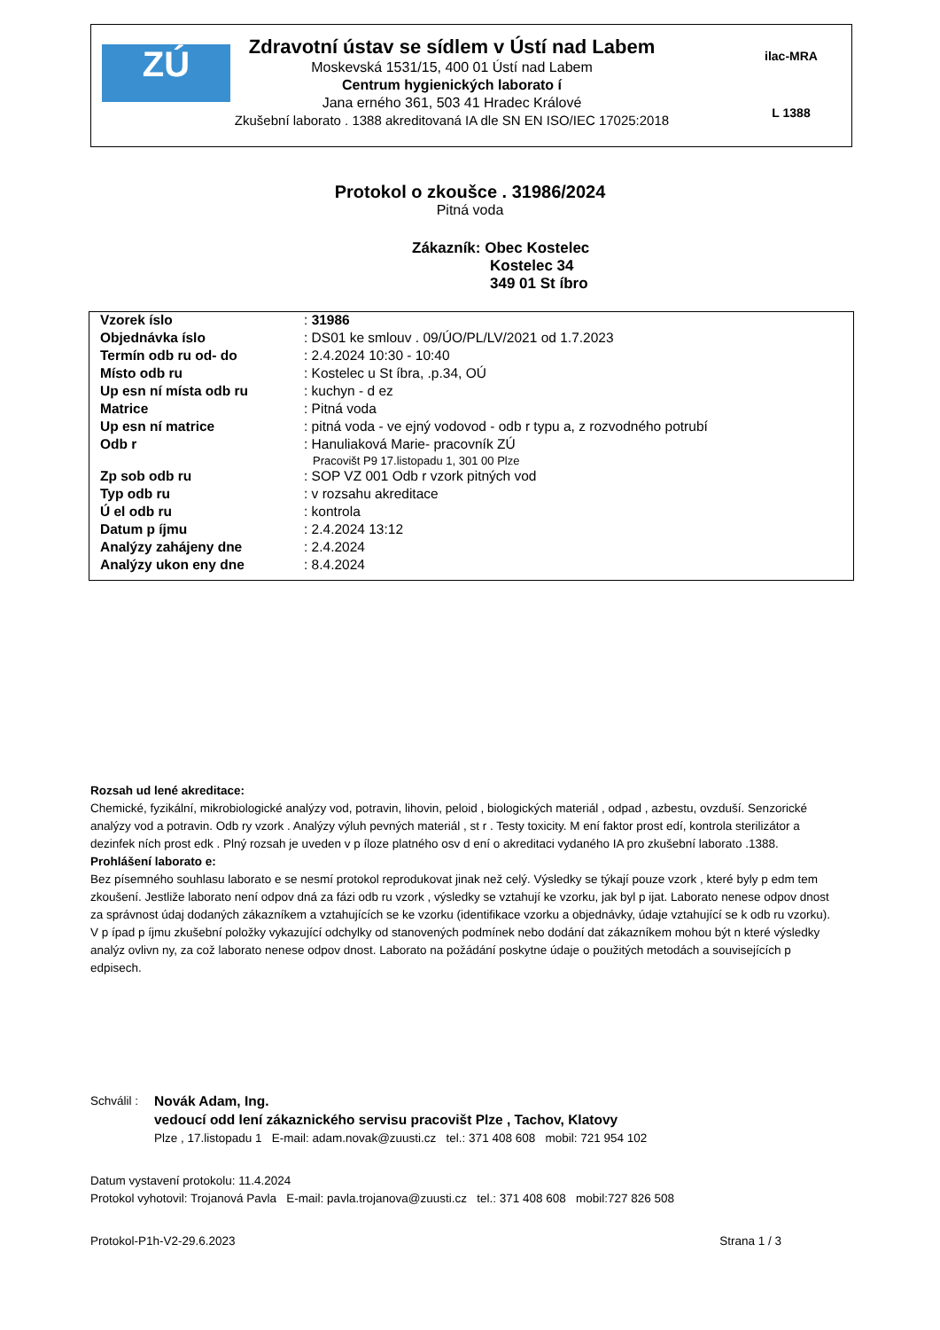ZÚ
Zdravotní ústav se sídlem v Ústí nad Labem
Moskevská 1531/15, 400 01 Ústí nad Labem
Centrum hygienických laborato í
Jana erného 361, 503 41 Hradec Králové
Zkušební laborato . 1388 akreditovaná IA dle SN EN ISO/IEC 17025:2018
ilac-MRA
L 1388
Protokol o zkoušce . 31986/2024
Pitná voda
Zákazník: Obec Kostelec
Kostelec 34
349 01 St íbro
| Vzorek íslo | : 31986 |
| Objednávka íslo | : DS01 ke smlouv . 09/ÚO/PL/LV/2021 od 1.7.2023 |
| Termín odb ru od- do | : 2.4.2024 10:30 - 10:40 |
| Místo odb ru | : Kostelec u St íbra, .p.34, OÚ |
| Up esn ní místa odb ru | : kuchyn - d ez |
| Matrice | : Pitná voda |
| Up esn ní matrice | : pitná voda - ve ejný vodovod - odb r typu a, z rozvodného potrubí |
| Odb r | : Hanuliaková Marie- pracovník ZÚ Pracovišt P9 17.listopadu 1, 301 00 Plze |
| Zp sob odb ru | : SOP VZ 001 Odb r vzork pitných vod |
| Typ odb ru | : v rozsahu akreditace |
| Ú el odb ru | : kontrola |
| Datum p íjmu | : 2.4.2024 13:12 |
| Analýzy zahájeny dne | : 2.4.2024 |
| Analýzy ukon eny dne | : 8.4.2024 |
Rozsah ud lené akreditace:
Chemické, fyzikální, mikrobiologické analýzy vod, potravin, lihovin, peloid , biologických materiál , odpad , azbestu, ovzduší. Senzorické analýzy vod a potravin. Odb ry vzork . Analýzy výluh pevných materiál , st r . Testy toxicity. M ení faktor prost edí, kontrola sterilizátor a dezinfek ních prost edk . Plný rozsah je uveden v p íloze platného osv d ení o akreditaci vydaného IA pro zkušební laborato .1388.
Prohlášení laborato e:
Bez písemného souhlasu laborato e se nesmí protokol reprodukovat jinak než celý. Výsledky se týkají pouze vzork , které byly p edm tem zkoušení. Jestliže laborato není odpov dná za fázi odb ru vzork , výsledky se vztahují ke vzorku, jak byl p ijat. Laborato nenese odpov dnost za správnost údaj dodaných zákazníkem a vztahujících se ke vzorku (identifikace vzorku a objednávky, údaje vztahující se k odb ru vzorku). V p ípad p íjmu zkušební položky vykazující odchylky od stanovených podmínek nebo dodání dat zákazníkem mohou být n které výsledky analýz ovlivn ny, za což laborato nenese odpov dnost. Laborato na požádání poskytne údaje o použitých metodách a souvisejících p edpisech.
Schválil :
Novák Adam, Ing.
vedoucí odd lení zákaznického servisu pracovišt Plze , Tachov, Klatovy
Plze , 17.listopadu 1 E-mail: adam.novak@zuusti.cz tel.: 371 408 608 mobil: 721 954 102
Datum vystavení protokolu: 11.4.2024
Protokol vyhotovil: Trojanová Pavla E-mail: pavla.trojanova@zuusti.cz tel.: 371 408 608 mobil:727 826 508
Protokol-P1h-V2-29.6.2023 Strana 1 / 3